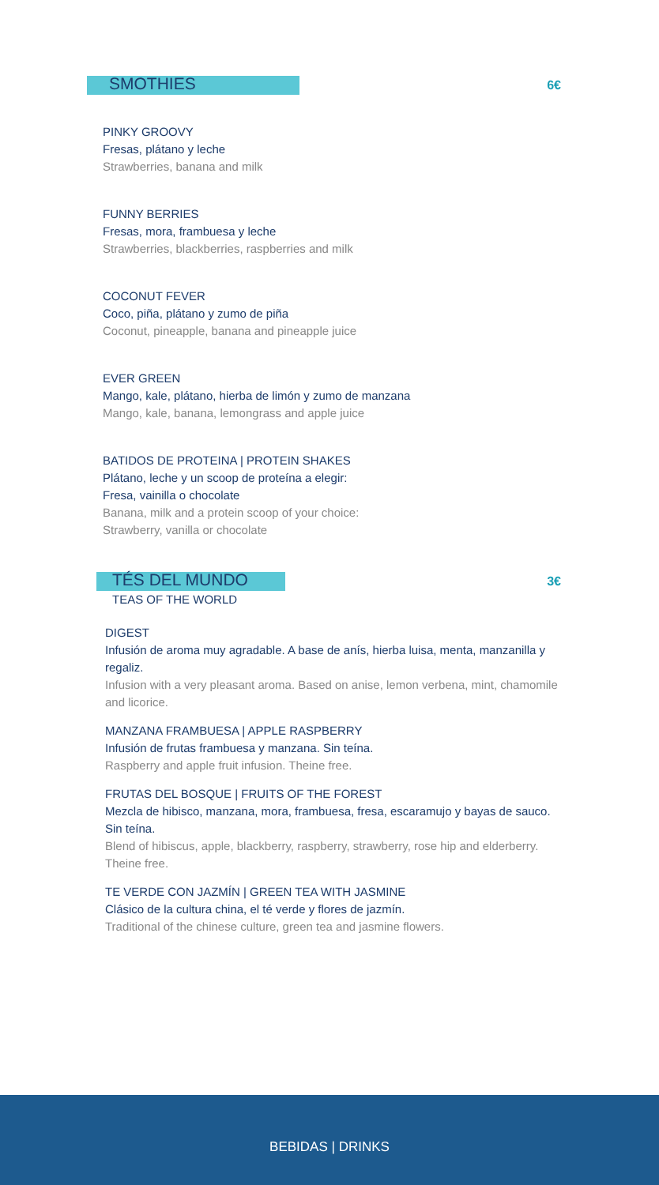SMOTHIES
6€
PINKY GROOVY
Fresas, plátano y leche
Strawberries, banana and milk
FUNNY BERRIES
Fresas, mora, frambuesa y leche
Strawberries, blackberries, raspberries and milk
COCONUT FEVER
Coco, piña, plátano y zumo de piña
Coconut, pineapple, banana and pineapple juice
EVER GREEN
Mango, kale, plátano, hierba de limón y zumo de manzana
Mango, kale, banana, lemongrass and apple juice
BATIDOS DE PROTEINA | PROTEIN SHAKES
Plátano, leche y un scoop de proteína a elegir:
Fresa, vainilla o chocolate
Banana, milk and a protein scoop of your choice:
Strawberry, vanilla or chocolate
TÉS DEL MUNDO
3€
TEAS OF THE WORLD
DIGEST
Infusión de aroma muy agradable. A base de anís, hierba luisa, menta, manzanilla y regaliz.
Infusion with a very pleasant aroma. Based on anise, lemon verbena, mint, chamomile and licorice.
MANZANA FRAMBUESA | APPLE RASPBERRY
Infusión de frutas frambuesa y manzana. Sin teína.
Raspberry and apple fruit infusion. Theine free.
FRUTAS DEL BOSQUE | FRUITS OF THE FOREST
Mezcla de hibisco, manzana, mora, frambuesa, fresa, escaramujo y bayas de sauco. Sin teína.
Blend of hibiscus, apple, blackberry, raspberry, strawberry, rose hip and elderberry. Theine free.
TE VERDE CON JAZMÍN | GREEN TEA WITH JASMINE
Clásico de la cultura china, el té verde y flores de jazmín.
Traditional of the chinese culture, green tea and jasmine flowers.
BEBIDAS | DRINKS